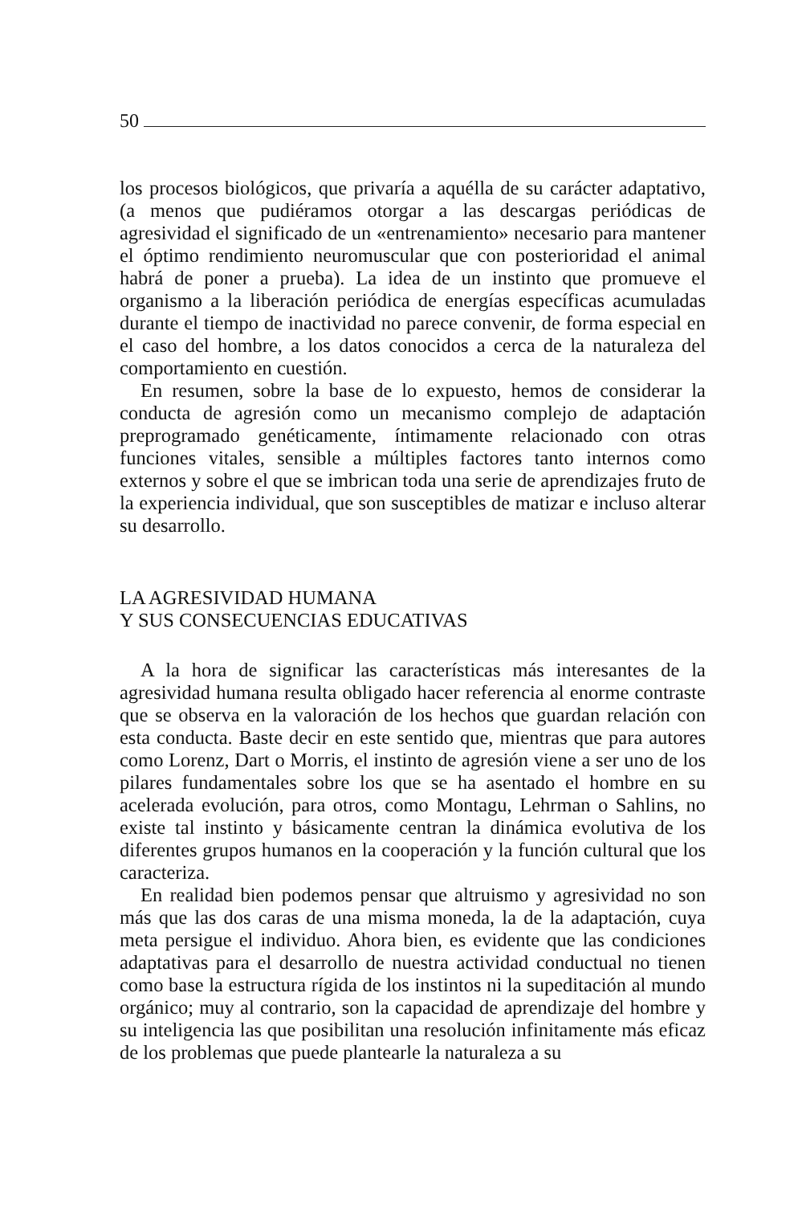50
los procesos biológicos, que privaría a aquélla de su carácter adaptativo, (a menos que pudiéramos otorgar a las descargas periódicas de agresividad el significado de un «entrenamiento» necesario para mantener el óptimo rendimiento neuromuscular que con posterioridad el animal habrá de poner a prueba). La idea de un instinto que promueve el organismo a la liberación periódica de energías específicas acumuladas durante el tiempo de inactividad no parece convenir, de forma especial en el caso del hombre, a los datos conocidos a cerca de la naturaleza del comportamiento en cuestión.
En resumen, sobre la base de lo expuesto, hemos de considerar la conducta de agresión como un mecanismo complejo de adaptación preprogramado genéticamente, íntimamente relacionado con otras funciones vitales, sensible a múltiples factores tanto internos como externos y sobre el que se imbrican toda una serie de aprendizajes fruto de la experiencia individual, que son susceptibles de matizar e incluso alterar su desarrollo.
LA AGRESIVIDAD HUMANA
Y SUS CONSECUENCIAS EDUCATIVAS
A la hora de significar las características más interesantes de la agresividad humana resulta obligado hacer referencia al enorme contraste que se observa en la valoración de los hechos que guardan relación con esta conducta. Baste decir en este sentido que, mientras que para autores como Lorenz, Dart o Morris, el instinto de agresión viene a ser uno de los pilares fundamentales sobre los que se ha asentado el hombre en su acelerada evolución, para otros, como Montagu, Lehrman o Sahlins, no existe tal instinto y básicamente centran la dinámica evolutiva de los diferentes grupos humanos en la cooperación y la función cultural que los caracteriza.
En realidad bien podemos pensar que altruismo y agresividad no son más que las dos caras de una misma moneda, la de la adaptación, cuya meta persigue el individuo. Ahora bien, es evidente que las condiciones adaptativas para el desarrollo de nuestra actividad conductual no tienen como base la estructura rígida de los instintos ni la supeditación al mundo orgánico; muy al contrario, son la capacidad de aprendizaje del hombre y su inteligencia las que posibilitan una resolución infinitamente más eficaz de los problemas que puede plantearle la naturaleza a su